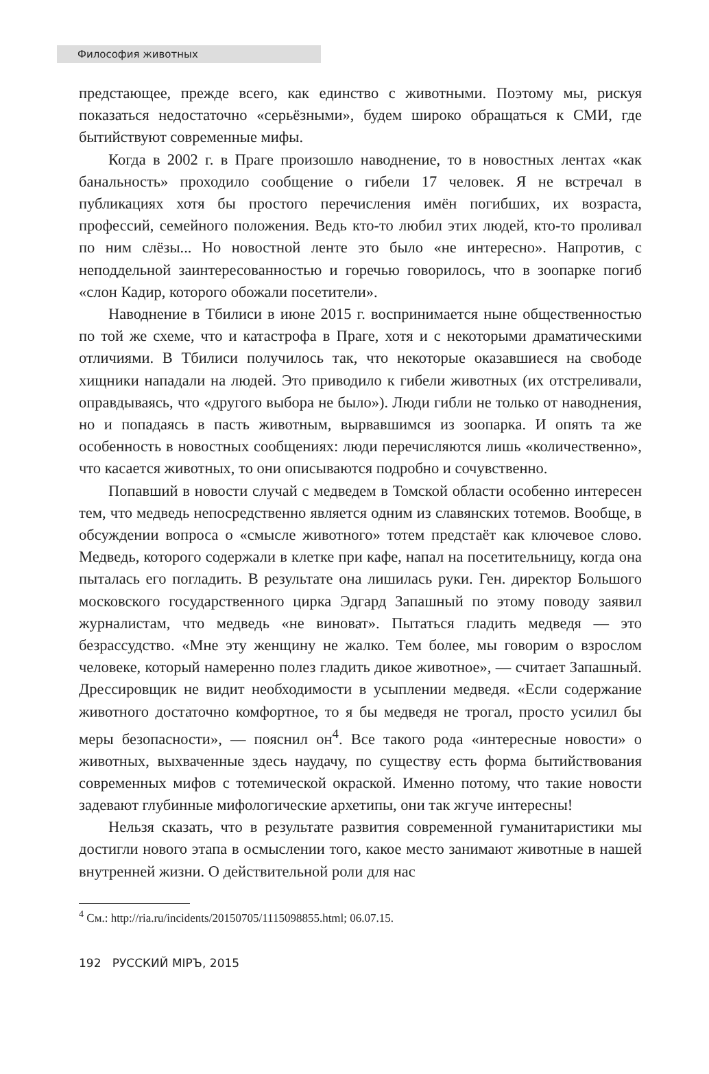Философия животных
предстающее, прежде всего, как единство с животными. Поэтому мы, рискуя показаться недостаточно «серьёзными», будем широко обращаться к СМИ, где бытийствуют современные мифы.
Когда в 2002 г. в Праге произошло наводнение, то в новостных лентах «как банальность» проходило сообщение о гибели 17 человек. Я не встречал в публикациях хотя бы простого перечисления имён погибших, их возраста, профессий, семейного положения. Ведь кто-то любил этих людей, кто-то проливал по ним слёзы... Но новостной ленте это было «не интересно». Напротив, с неподдельной заинтересованностью и горечью говорилось, что в зоопарке погиб «слон Кадир, которого обожали посетители».
Наводнение в Тбилиси в июне 2015 г. воспринимается ныне общественностью по той же схеме, что и катастрофа в Праге, хотя и с некоторыми драматическими отличиями. В Тбилиси получилось так, что некоторые оказавшиеся на свободе хищники нападали на людей. Это приводило к гибели животных (их отстреливали, оправдываясь, что «другого выбора не было»). Люди гибли не только от наводнения, но и попадаясь в пасть животным, вырвавшимся из зоопарка. И опять та же особенность в новостных сообщениях: люди перечисляются лишь «количественно», что касается животных, то они описываются подробно и сочувственно.
Попавший в новости случай с медведем в Томской области особенно интересен тем, что медведь непосредственно является одним из славянских тотемов. Вообще, в обсуждении вопроса о «смысле животного» тотем предстаёт как ключевое слово. Медведь, которого содержали в клетке при кафе, напал на посетительницу, когда она пыталась его погладить. В результате она лишилась руки. Ген. директор Большого московского государственного цирка Эдгард Запашный по этому поводу заявил журналистам, что медведь «не виноват». Пытаться гладить медведя — это безрассудство. «Мне эту женщину не жалко. Тем более, мы говорим о взрослом человеке, который намеренно полез гладить дикое животное», — считает Запашный. Дрессировщик не видит необходимости в усыплении медведя. «Если содержание животного достаточно комфортное, то я бы медведя не трогал, просто усилил бы меры безопасности», — пояснил он<sup>4</sup>. Все такого рода «интересные новости» о животных, выхваченные здесь наудачу, по существу есть форма бытийствования современных мифов с тотемической окраской. Именно потому, что такие новости задевают глубинные мифологические архетипы, они так жгуче интересны!
Нельзя сказать, что в результате развития современной гуманитаристики мы достигли нового этапа в осмыслении того, какое место занимают животные в нашей внутренней жизни. О действительной роли для нас
<sup>4</sup> См.: http://ria.ru/incidents/20150705/1115098855.html; 06.07.15.
192 РУССКИЙ МIРЪ, 2015